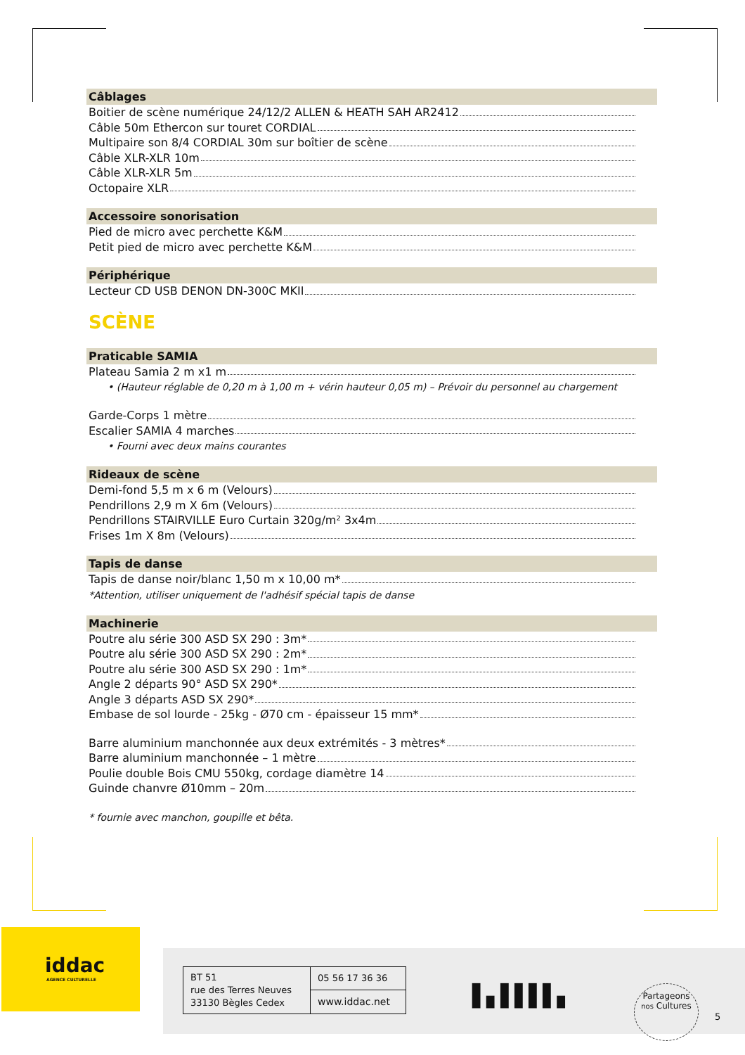Câblages
Boitier de scène numérique 24/12/2 ALLEN & HEATH SAH AR2412
Câble 50m Ethercon sur touret CORDIAL
Multipaire son 8/4 CORDIAL 30m sur boîtier de scène
Câble XLR-XLR 10m
Câble XLR-XLR 5m
Octopaire XLR
Accessoire sonorisation
Pied de micro avec perchette K&M
Petit pied de micro avec perchette K&M
Périphérique
Lecteur CD USB DENON DN-300C MKII
SCÈNE
Praticable SAMIA
Plateau Samia 2 m x1 m
• (Hauteur réglable de 0,20 m à 1,00 m + vérin hauteur 0,05 m) – Prévoir du personnel au chargement
Garde-Corps 1 mètre
Escalier SAMIA 4 marches
• Fourni avec deux mains courantes
Rideaux de scène
Demi-fond 5,5 m x 6 m (Velours)
Pendrillons 2,9 m X 6m (Velours)
Pendrillons STAIRVILLE Euro Curtain 320g/m² 3x4m
Frises 1m X 8m (Velours)
Tapis de danse
Tapis de danse noir/blanc 1,50 m x 10,00 m*
*Attention, utiliser uniquement de l'adhésif spécial tapis de danse
Machinerie
Poutre alu série 300 ASD SX 290 : 3m*
Poutre alu série 300 ASD SX 290 : 2m*
Poutre alu série 300 ASD SX 290 : 1m*
Angle 2 départs 90° ASD SX 290*
Angle 3 départs ASD SX 290*
Embase de sol lourde - 25kg - Ø70 cm - épaisseur 15 mm*
Barre aluminium manchonnée aux deux extrémités - 3 mètres*
Barre aluminium manchonnée – 1 mètre
Poulie double Bois CMU 550kg, cordage diamètre 14
Guinde chanvre Ø10mm – 20m
* fournie avec manchon, goupille et bêta.
iddac
AGENCE CULTURELLE
| BT 51 rue des Terres Neuves 33130 Bègles Cedex | 05 56 17 36 36 |
| | www.iddac.net |
▌▖▌▌▌▌▖
Partageons
nos Cultures
5